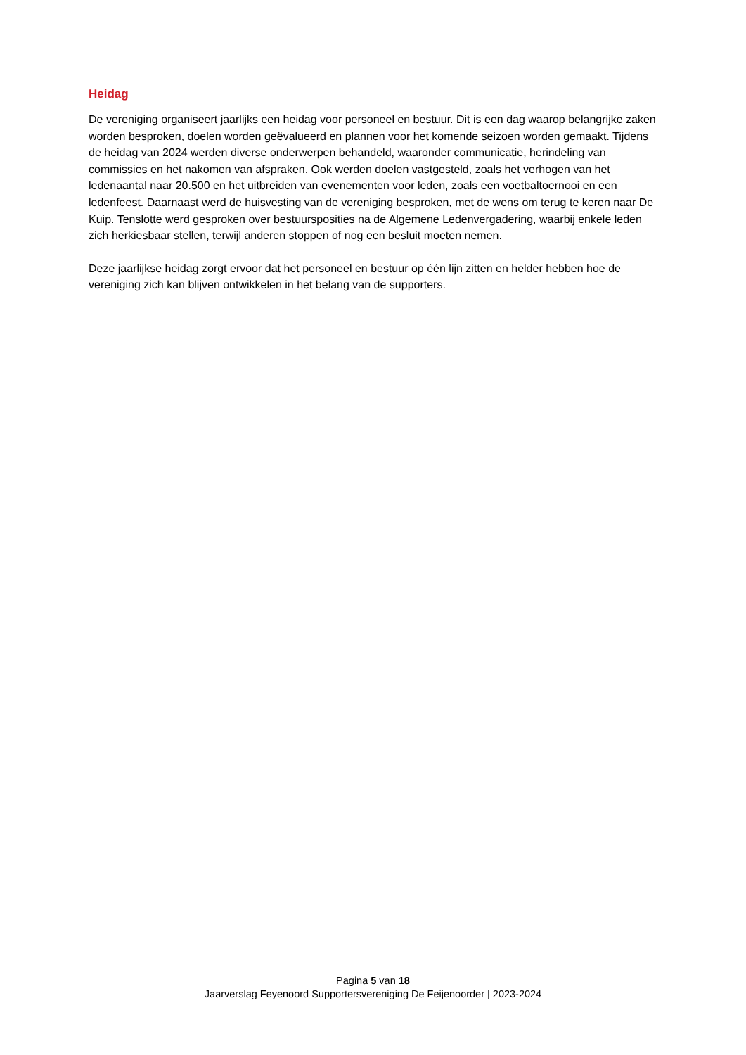Heidag
De vereniging organiseert jaarlijks een heidag voor personeel en bestuur. Dit is een dag waarop belangrijke zaken worden besproken, doelen worden geëvalueerd en plannen voor het komende seizoen worden gemaakt. Tijdens de heidag van 2024 werden diverse onderwerpen behandeld, waaronder communicatie, herindeling van commissies en het nakomen van afspraken. Ook werden doelen vastgesteld, zoals het verhogen van het ledenaantal naar 20.500 en het uitbreiden van evenementen voor leden, zoals een voetbaltoernooi en een ledenfeest. Daarnaast werd de huisvesting van de vereniging besproken, met de wens om terug te keren naar De Kuip. Tenslotte werd gesproken over bestuursposities na de Algemene Ledenvergadering, waarbij enkele leden zich herkiesbaar stellen, terwijl anderen stoppen of nog een besluit moeten nemen.
Deze jaarlijkse heidag zorgt ervoor dat het personeel en bestuur op één lijn zitten en helder hebben hoe de vereniging zich kan blijven ontwikkelen in het belang van de supporters.
Pagina 5 van 18
Jaarverslag Feyenoord Supportersvereniging De Feijenoorder | 2023-2024